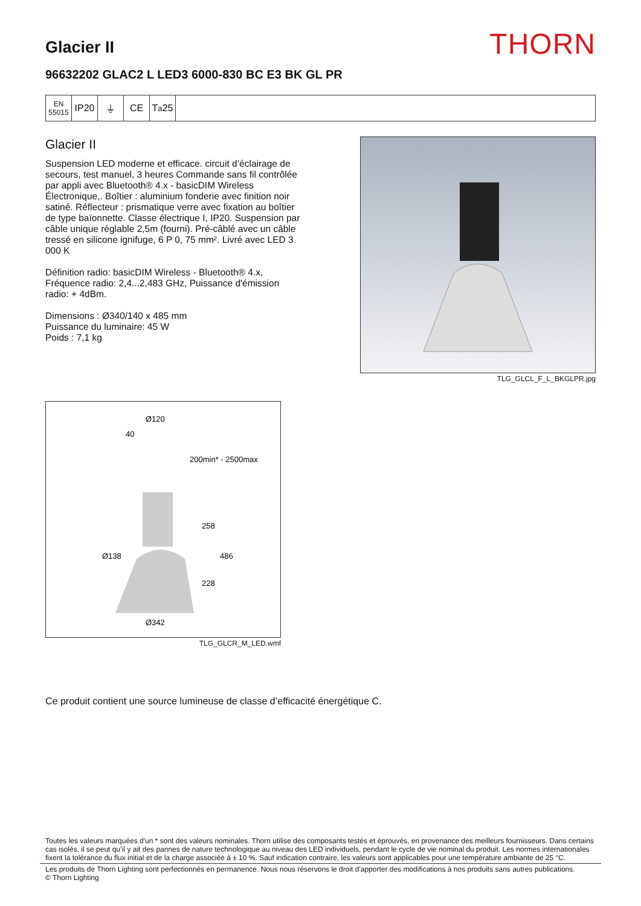Glacier II
THORN
96632202 GLAC2 L LED3 6000-830 BC E3 BK GL PR
EN 55015
IP20 ⏚ CE T<sub>a</sub>25
Glacier II
Suspension LED moderne et efficace. circuit d’éclairage de secours, test manuel, 3 heures Commande sans fil contrôlée par appli avec Bluetooth® 4.x - basicDIM Wireless Électronique,. Boîtier : aluminium fonderie avec finition noir satiné. Réflecteur : prismatique verre avec fixation au boîtier de type baïonnette. Classe électrique I, IP20. Suspension par câble unique réglable 2,5m (fourni). Pré-câblé avec un câble tressé en silicone ignifuge, 6 P 0, 75 mm². Livré avec LED 3 000 K
Définition radio: basicDIM Wireless - Bluetooth® 4.x, Fréquence radio: 2,4...2,483 GHz, Puissance d'émission radio: + 4dBm.
Dimensions : Ø340/140 x 485 mm
Puissance du luminaire: 45 W
Poids : 7,1 kg
TLG_GLCL_F_L_BKGLPR.jpg
Ø120
40
200min* - 2500max
258
486
Ø138
228
Ø342
TLG_GLCR_M_LED.wmf
Ce produit contient une source lumineuse de classe d’efficacité énergétique C.
Toutes les valeurs marquées d'un * sont des valeurs nominales. Thorn utilise des composants testés et éprouvés, en provenance des meilleurs fournisseurs. Dans certains cas isolés, il se peut qu’il y ait des pannes de nature technologique au niveau des LED individuels, pendant le cycle de vie nominal du produit. Les normes internationales fixent la tolérance du flux initial et de la charge associée à ± 10 %. Sauf indication contraire, les valeurs sont applicables pour une température ambiante de 25 °C.
Les produits de Thorn Lighting sont perfectionnés en permanence. Nous nous réservons le droit d'apporter des modifications à nos produits sans autres publications.
© Thorn Lighting